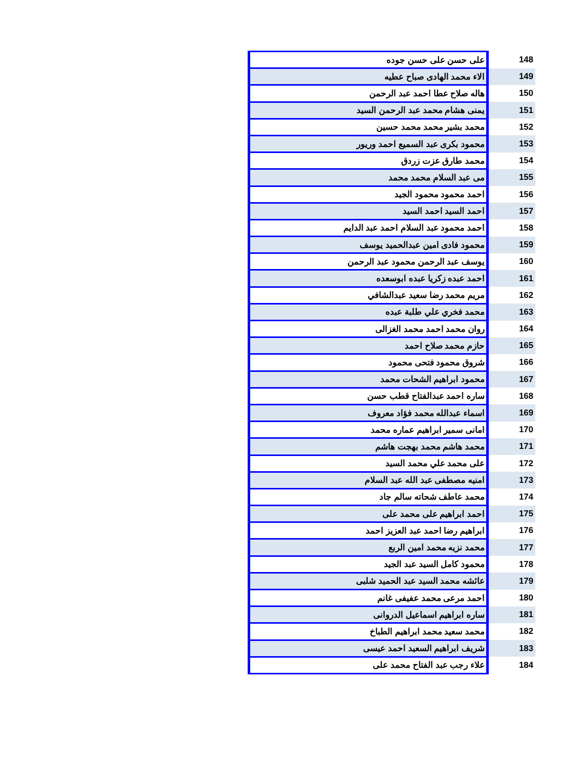| 148 | على حسن على حسن جوده |
| 149 | الاء محمد الهادى صباح عطيه |
| 150 | هاله صلاح عطا احمد عبد الرحمن |
| 151 | يمنى هشام محمد عبد الرحمن السيد |
| 152 | محمد بشير محمد محمد حسين |
| 153 | محمود بكرى عبد السميع احمد وريور |
| 154 | محمد طارق عزت زردق |
| 155 | مى عبد السلام محمد محمد |
| 156 | احمد محمود محمود الجيد |
| 157 | احمد السيد احمد السيد |
| 158 | احمد محمود عبد السلام احمد عبد الدايم |
| 159 | محمود فادى امين عبدالحميد يوسف |
| 160 | يوسف عبد الرحمن محمود عبد الرحمن |
| 161 | احمد عبده زكريا عبده ابوسعده |
| 162 | مريم محمد رضا سعيد عبدالشافي |
| 163 | محمد فخري علي طلبة عبده |
| 164 | روان محمد احمد محمد الغزالى |
| 165 | حازم محمد صلاح احمد |
| 166 | شروق محمود فتحى محمود |
| 167 | محمود ابراهيم الشحات محمد |
| 168 | ساره احمد عبدالفتاح قطب حسن |
| 169 | اسماء عبدالله محمد فؤاد معروف |
| 170 | امانى سمير ابراهيم عماره محمد |
| 171 | محمد هاشم محمد بهجت هاشم |
| 172 | على محمد علي محمد السيد |
| 173 | امنيه مصطفى عبد الله عبد السلام |
| 174 | محمد عاطف شحاته سالم جاد |
| 175 | احمد ابراهيم على محمد على |
| 176 | ابراهيم رضا احمد عبد العزيز احمد |
| 177 | محمد نزيه محمد امين الربع |
| 178 | محمود كامل السيد عبد الجيد |
| 179 | عائشه محمد السيد عبد الحميد شلبى |
| 180 | احمد مرعى محمد عفيفى غانم |
| 181 | ساره ابراهيم اسماعيل الدروانى |
| 182 | محمد سعيد محمد ابراهيم الطباخ |
| 183 | شريف ابراهيم السعيد احمد عيسى |
| 184 | علاء رجب عبد الفتاح محمد على |